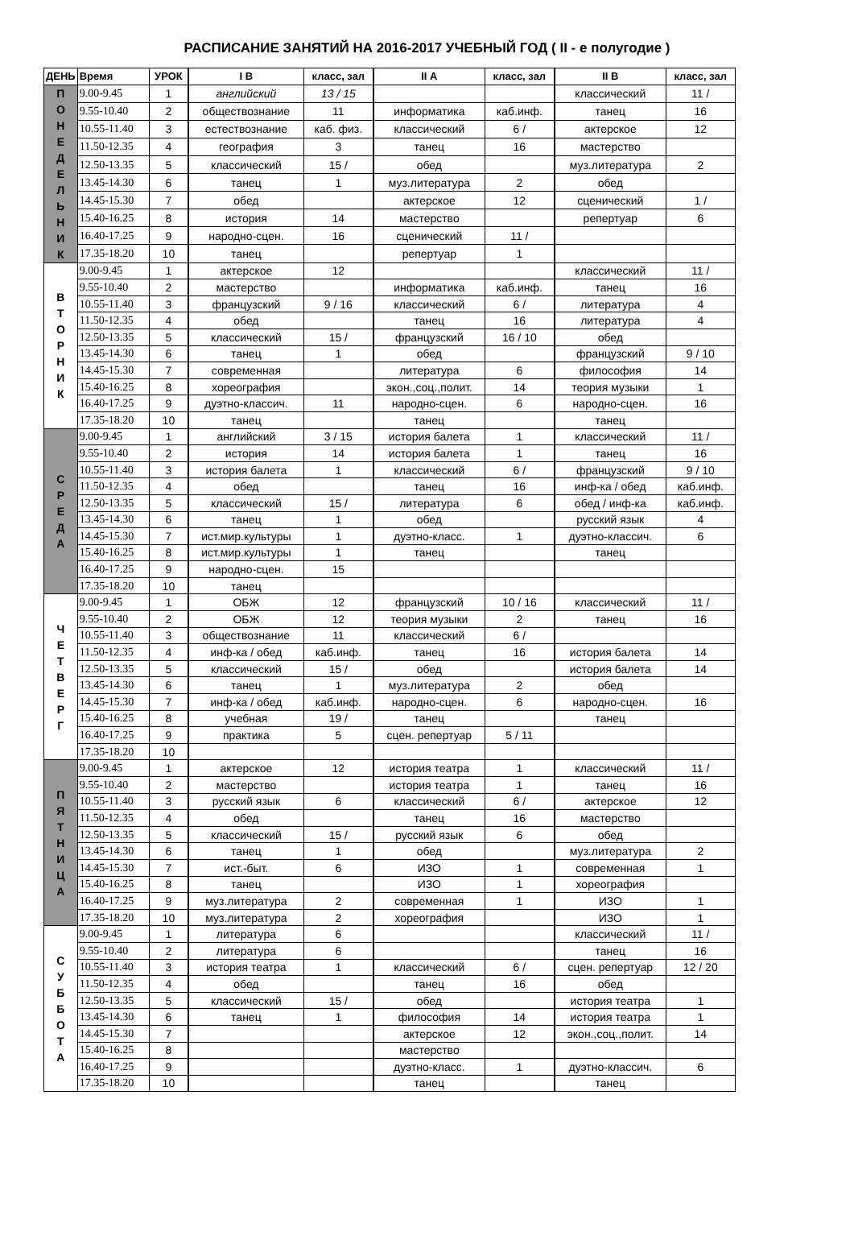РАСПИСАНИЕ ЗАНЯТИЙ НА 2016-2017 УЧЕБНЫЙ ГОД ( II - е полугодие )
| ДЕНЬ | Время | УРОК | I В | класс, зал | II А | класс, зал | II В | класс, зал |
| --- | --- | --- | --- | --- | --- | --- | --- | --- |
| П О Н Е Д Е Л Ь Н И К | 9.00-9.45 | 1 | английский | 13 / 15 | | | классический | 11 / |
| | 9.55-10.40 | 2 | обществознание | 11 | информатика | каб.инф. | танец | 16 |
| | 10.55-11.40 | 3 | естествознание | каб. физ. | классический | 6 / | актерское | 12 |
| | 11.50-12.35 | 4 | география | 3 | танец | 16 | мастерство | |
| | 12.50-13.35 | 5 | классический | 15 / | обед | | муз.литература | 2 |
| | 13.45-14.30 | 6 | танец | 1 | муз.литература | 2 | обед | |
| | 14.45-15.30 | 7 | обед | | актерское | 12 | сценический | 1 / |
| | 15.40-16.25 | 8 | история | 14 | мастерство | | репертуар | 6 |
| | 16.40-17.25 | 9 | народно-сцен. | 16 | сценический | 11 / | | |
| | 17.35-18.20 | 10 | танец | | репертуар | 1 | | |
| В Т О Р Н И К | 9.00-9.45 | 1 | актерское | 12 | | | классический | 11 / |
| | 9.55-10.40 | 2 | мастерство | | информатика | каб.инф. | танец | 16 |
| | 10.55-11.40 | 3 | французский | 9 / 16 | классический | 6 / | литература | 4 |
| | 11.50-12.35 | 4 | обед | | танец | 16 | литература | 4 |
| | 12.50-13.35 | 5 | классический | 15 / | французский | 16 / 10 | обед | |
| | 13.45-14.30 | 6 | танец | 1 | обед | | французский | 9 / 10 |
| | 14.45-15.30 | 7 | современная | | литература | 6 | философия | 14 |
| | 15.40-16.25 | 8 | хореография | | экон.,соц.,полит. | 14 | теория музыки | 1 |
| | 16.40-17.25 | 9 | дуэтно-классич. | 11 | народно-сцен. | 6 | народно-сцен. | 16 |
| | 17.35-18.20 | 10 | танец | | танец | | танец | |
| С Р Е Д А | 9.00-9.45 | 1 | английский | 3 / 15 | история балета | 1 | классический | 11 / |
| | 9.55-10.40 | 2 | история | 14 | история балета | 1 | танец | 16 |
| | 10.55-11.40 | 3 | история балета | 1 | классический | 6 / | французский | 9 / 10 |
| | 11.50-12.35 | 4 | обед | | танец | 16 | инф-ка / обед | каб.инф. |
| | 12.50-13.35 | 5 | классический | 15 / | литература | 6 | обед / инф-ка | каб.инф. |
| | 13.45-14.30 | 6 | танец | 1 | обед | | русский язык | 4 |
| | 14.45-15.30 | 7 | ист.мир.культуры | 1 | дуэтно-класс. | 1 | дуэтно-классич. | 6 |
| | 15.40-16.25 | 8 | ист.мир.культуры | 1 | танец | | танец | |
| | 16.40-17.25 | 9 | народно-сцен. | 15 | | | | |
| | 17.35-18.20 | 10 | танец | | | | | |
| Ч Е Т В Е Р Г | 9.00-9.45 | 1 | ОБЖ | 12 | французский | 10 / 16 | классический | 11 / |
| | 9.55-10.40 | 2 | ОБЖ | 12 | теория музыки | 2 | танец | 16 |
| | 10.55-11.40 | 3 | обществознание | 11 | классический | 6 / | | |
| | 11.50-12.35 | 4 | инф-ка / обед | каб.инф. | танец | 16 | история балета | 14 |
| | 12.50-13.35 | 5 | классический | 15 / | обед | | история балета | 14 |
| | 13.45-14.30 | 6 | танец | 1 | муз.литература | 2 | обед | |
| | 14.45-15.30 | 7 | инф-ка / обед | каб.инф. | народно-сцен. | 6 | народно-сцен. | 16 |
| | 15.40-16.25 | 8 | учебная | 19 / | танец | | танец | |
| | 16.40-17.25 | 9 | практика | 5 | сцен. репертуар | 5 / 11 | | |
| | 17.35-18.20 | 10 | | | | | | |
| П Я Т Н И Ц А | 9.00-9.45 | 1 | актерское | 12 | история театра | 1 | классический | 11 / |
| | 9.55-10.40 | 2 | мастерство | | история театра | 1 | танец | 16 |
| | 10.55-11.40 | 3 | русский язык | 6 | классический | 6 / | актерское | 12 |
| | 11.50-12.35 | 4 | обед | | танец | 16 | мастерство | |
| | 12.50-13.35 | 5 | классический | 15 / | русский язык | 6 | обед | |
| | 13.45-14.30 | 6 | танец | 1 | обед | | муз.литература | 2 |
| | 14.45-15.30 | 7 | ист.-быт. | 6 | ИЗО | 1 | современная | 1 |
| | 15.40-16.25 | 8 | танец | | ИЗО | 1 | хореография | |
| | 16.40-17.25 | 9 | муз.литература | 2 | современная | 1 | ИЗО | 1 |
| | 17.35-18.20 | 10 | муз.литература | 2 | хореография | | ИЗО | 1 |
| С У Б Б О Т А | 9.00-9.45 | 1 | литература | 6 | | | классический | 11 / |
| | 9.55-10.40 | 2 | литература | 6 | | | танец | 16 |
| | 10.55-11.40 | 3 | история театра | 1 | классический | 6 / | сцен. репертуар | 12 / 20 |
| | 11.50-12.35 | 4 | обед | | танец | 16 | обед | |
| | 12.50-13.35 | 5 | классический | 15 / | обед | | история театра | 1 |
| | 13.45-14.30 | 6 | танец | 1 | философия | 14 | история театра | 1 |
| | 14.45-15.30 | 7 | | | актерское | 12 | экон.,соц.,полит. | 14 |
| | 15.40-16.25 | 8 | | | мастерство | | | |
| | 16.40-17.25 | 9 | | | дуэтно-класс. | 1 | дуэтно-классич. | 6 |
| | 17.35-18.20 | 10 | | | танец | | танец | |